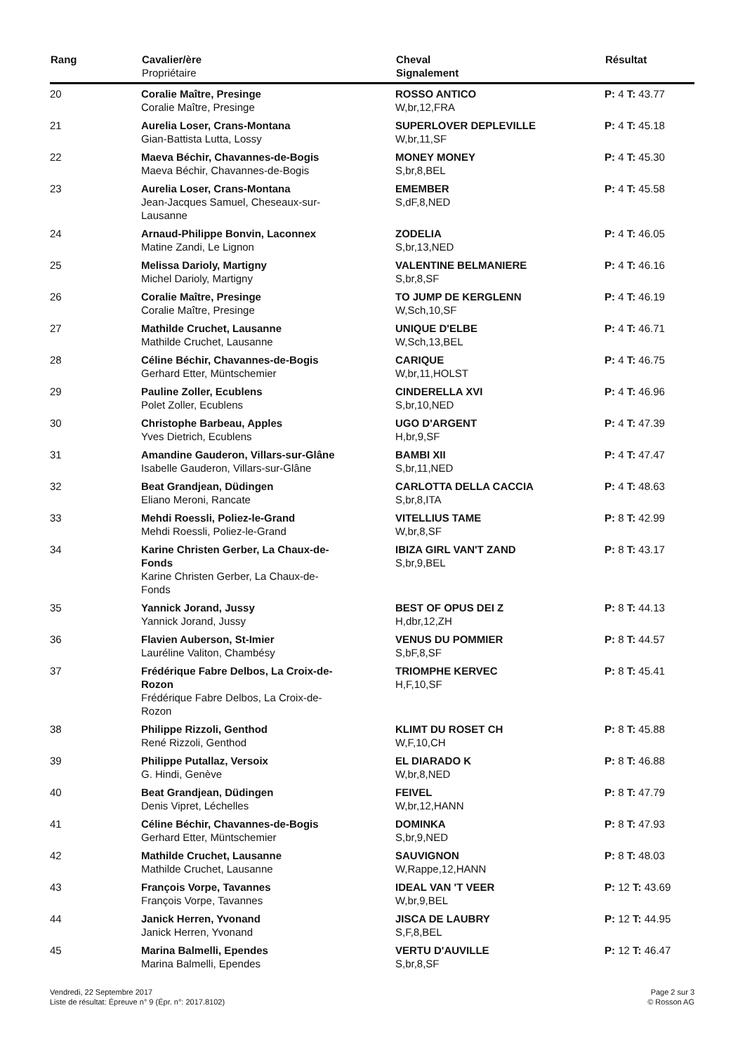| Rang | Cavalier/ère Propriétaire | Cheval Signalement | Résultat |
| --- | --- | --- | --- |
| 20 | Coralie Maître, Presinge Coralie Maître, Presinge | ROSSO ANTICO W,br,12,FRA | P: 4 T: 43.77 |
| 21 | Aurelia Loser, Crans-Montana Gian-Battista Lutta, Lossy | SUPERLOVER DEPLEVILLE W,br,11,SF | P: 4 T: 45.18 |
| 22 | Maeva Béchir, Chavannes-de-Bogis Maeva Béchir, Chavannes-de-Bogis | MONEY MONEY S,br,8,BEL | P: 4 T: 45.30 |
| 23 | Aurelia Loser, Crans-Montana Jean-Jacques Samuel, Cheseaux-sur- Lausanne | EMEMBER S,dF,8,NED | P: 4 T: 45.58 |
| 24 | Arnaud-Philippe Bonvin, Laconnex Matine Zandi, Le Lignon | ZODELIA S,br,13,NED | P: 4 T: 46.05 |
| 25 | Melissa Darioly, Martigny Michel Darioly, Martigny | VALENTINE BELMANIERE S,br,8,SF | P: 4 T: 46.16 |
| 26 | Coralie Maître, Presinge Coralie Maître, Presinge | TO JUMP DE KERGLENN W,Sch,10,SF | P: 4 T: 46.19 |
| 27 | Mathilde Cruchet, Lausanne Mathilde Cruchet, Lausanne | UNIQUE D'ELBE W,Sch,13,BEL | P: 4 T: 46.71 |
| 28 | Céline Béchir, Chavannes-de-Bogis Gerhard Etter, Müntschemier | CARIQUE W,br,11,HOLST | P: 4 T: 46.75 |
| 29 | Pauline Zoller, Ecublens Polet Zoller, Ecublens | CINDERELLA XVI S,br,10,NED | P: 4 T: 46.96 |
| 30 | Christophe Barbeau, Apples Yves Dietrich, Ecublens | UGO D'ARGENT H,br,9,SF | P: 4 T: 47.39 |
| 31 | Amandine Gauderon, Villars-sur-Glâne Isabelle Gauderon, Villars-sur-Glâne | BAMBI XII S,br,11,NED | P: 4 T: 47.47 |
| 32 | Beat Grandjean, Düdingen Eliano Meroni, Rancate | CARLOTTA DELLA CACCIA S,br,8,ITA | P: 4 T: 48.63 |
| 33 | Mehdi Roessli, Poliez-le-Grand Mehdi Roessli, Poliez-le-Grand | VITELLIUS TAME W,br,8,SF | P: 8 T: 42.99 |
| 34 | Karine Christen Gerber, La Chaux-de- Fonds Karine Christen Gerber, La Chaux-de- Fonds | IBIZA GIRL VAN'T ZAND S,br,9,BEL | P: 8 T: 43.17 |
| 35 | Yannick Jorand, Jussy Yannick Jorand, Jussy | BEST OF OPUS DEI Z H,dbr,12,ZH | P: 8 T: 44.13 |
| 36 | Flavien Auberson, St-Imier Lauréline Valiton, Chambésy | VENUS DU POMMIER S,bF,8,SF | P: 8 T: 44.57 |
| 37 | Frédérique Fabre Delbos, La Croix-de- Rozon Frédérique Fabre Delbos, La Croix-de- Rozon | TRIOMPHE KERVEC H,F,10,SF | P: 8 T: 45.41 |
| 38 | Philippe Rizzoli, Genthod René Rizzoli, Genthod | KLIMT DU ROSET CH W,F,10,CH | P: 8 T: 45.88 |
| 39 | Philippe Putallaz, Versoix G. Hindi, Genève | EL DIARADO K W,br,8,NED | P: 8 T: 46.88 |
| 40 | Beat Grandjean, Düdingen Denis Vipret, Léchelles | FEIVEL W,br,12,HANN | P: 8 T: 47.79 |
| 41 | Céline Béchir, Chavannes-de-Bogis Gerhard Etter, Müntschemier | DOMINKA S,br,9,NED | P: 8 T: 47.93 |
| 42 | Mathilde Cruchet, Lausanne Mathilde Cruchet, Lausanne | SAUVIGNON W,Rappe,12,HANN | P: 8 T: 48.03 |
| 43 | François Vorpe, Tavannes François Vorpe, Tavannes | IDEAL VAN 'T VEER W,br,9,BEL | P: 12 T: 43.69 |
| 44 | Janick Herren, Yvonand Janick Herren, Yvonand | JISCA DE LAUBRY S,F,8,BEL | P: 12 T: 44.95 |
| 45 | Marina Balmelli, Ependes Marina Balmelli, Ependes | VERTU D'AUVILLE S,br,8,SF | P: 12 T: 46.47 |
Vendredi, 22 Septembre 2017
Liste de résultat: Épreuve n° 9 (Épr. n°: 2017.8102)
Page 2 sur 3
© Rosson AG